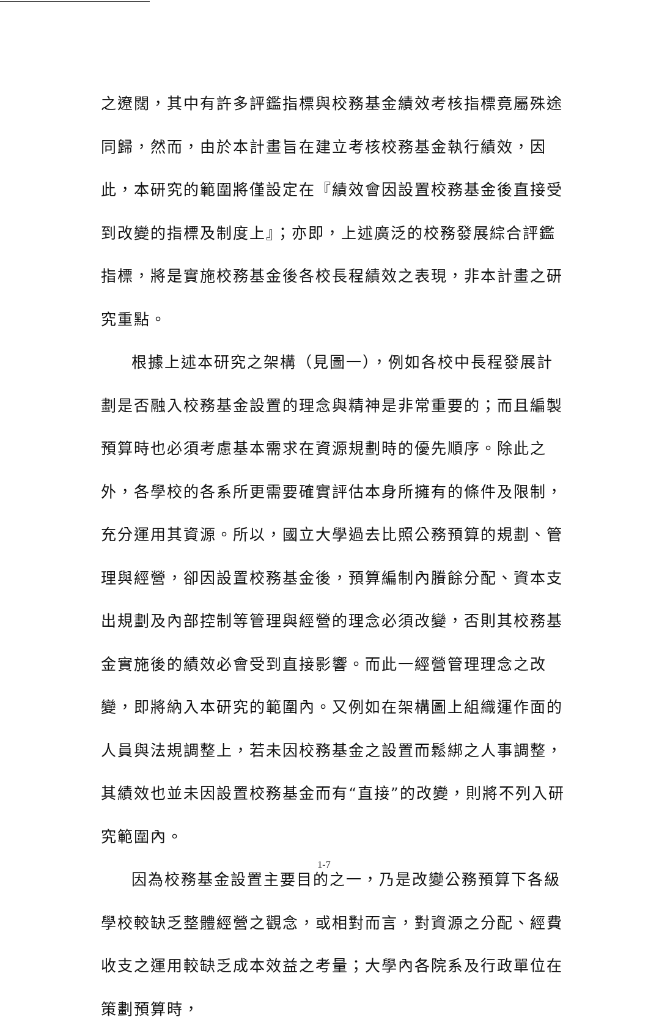之遼闊，其中有許多評鑑指標與校務基金績效考核指標竟屬殊途同歸，然而，由於本計畫旨在建立考核校務基金執行績效，因此，本研究的範圍將僅設定在『績效會因設置校務基金後直接受到改變的指標及制度上』；亦即，上述廣泛的校務發展綜合評鑑指標，將是實施校務基金後各校長程績效之表現，非本計畫之研究重點。
根據上述本研究之架構（見圖一），例如各校中長程發展計劃是否融入校務基金設置的理念與精神是非常重要的；而且編製預算時也必須考慮基本需求在資源規劃時的優先順序。除此之外，各學校的各系所更需要確實評估本身所擁有的條件及限制，充分運用其資源。所以，國立大學過去比照公務預算的規劃、管理與經營，卻因設置校務基金後，預算編制內賸餘分配、資本支出規劃及內部控制等管理與經營的理念必須改變，否則其校務基金實施後的績效必會受到直接影響。而此一經營管理理念之改變，即將納入本研究的範圍內。又例如在架構圖上組織運作面的人員與法規調整上，若未因校務基金之設置而鬆綁之人事調整，其績效也並未因設置校務基金而有“直接”的改變，則將不列入研究範圍內。
因為校務基金設置主要目的之一，乃是改變公務預算下各級學校較缺乏整體經營之觀念，或相對而言，對資源之分配、經費收支之運用較缺乏成本效益之考量；大學內各院系及行政單位在策劃預算時，
1-7